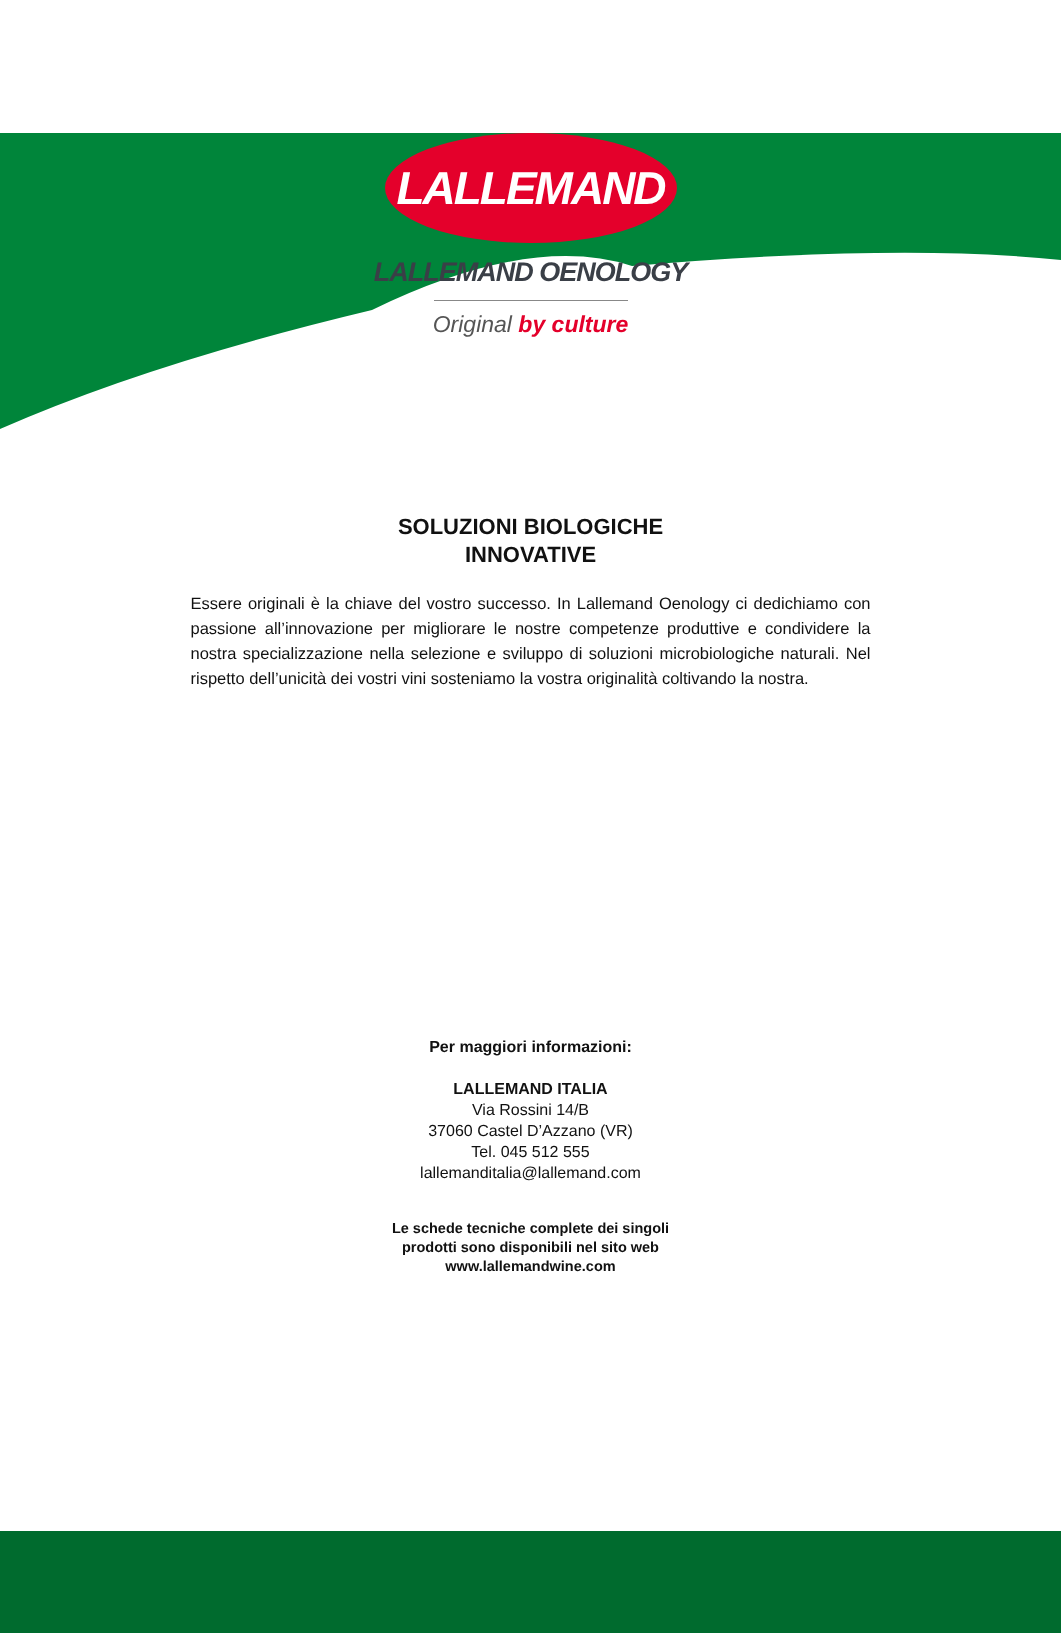LALLEMAND
LALLEMAND OENOLOGY
Original by culture
SOLUZIONI BIOLOGICHE
INNOVATIVE
Essere originali è la chiave del vostro successo. In Lallemand Oenology ci dedichiamo con passione all’innovazione per migliorare le nostre competenze produttive e condividere la nostra specializzazione nella selezione e sviluppo di soluzioni microbiologiche naturali. Nel rispetto dell’unicità dei vostri vini sosteniamo la vostra originalità coltivando la nostra.
Per maggiori informazioni:
LALLEMAND ITALIA
Via Rossini 14/B
37060 Castel D’Azzano (VR)
Tel. 045 512 555
lallemanditalia@lallemand.com
Le schede tecniche complete dei singoli
prodotti sono disponibili nel sito web
www.lallemandwine.com